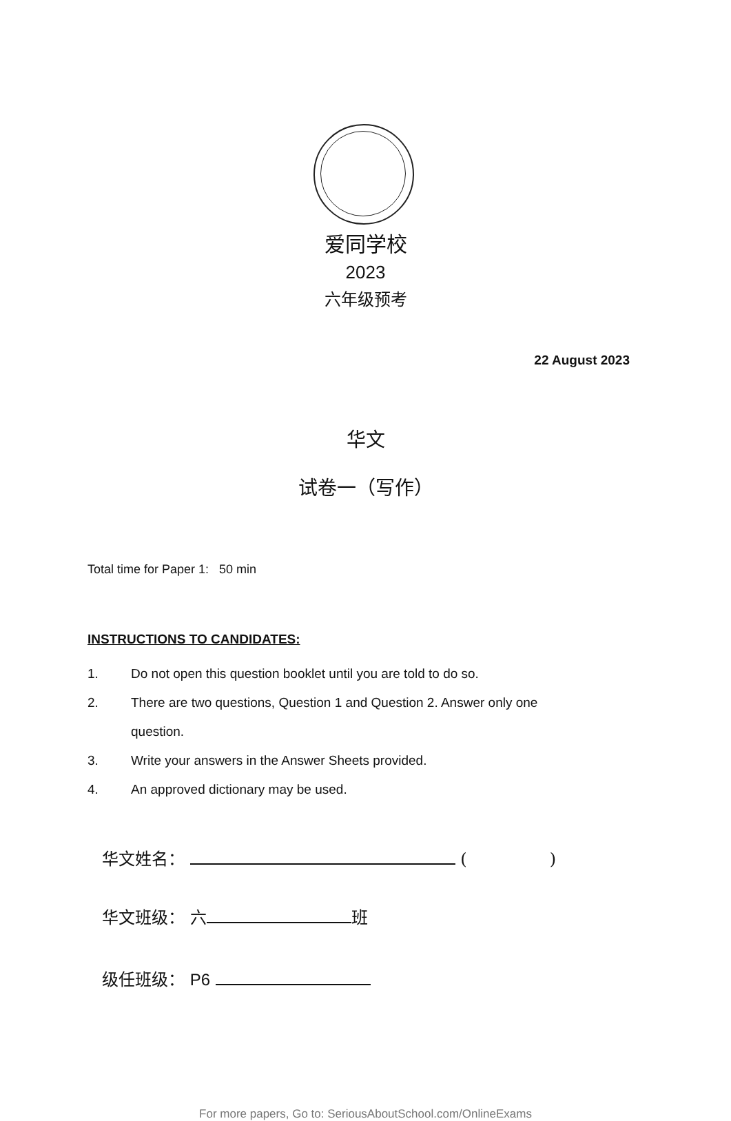爱同学校
2023
六年级预考
22 August 2023
华文
试卷一（写作）
Total time for Paper 1: 50 min
INSTRUCTIONS TO CANDIDATES:
1. Do not open this question booklet until you are told to do so.
2. There are two questions, Question 1 and Question 2. Answer only one question.
3. Write your answers in the Answer Sheets provided.
4. An approved dictionary may be used.
华文姓名： ( )
华文班级： 六 班
级任班级： P6
For more papers, Go to: SeriousAboutSchool.com/OnlineExams